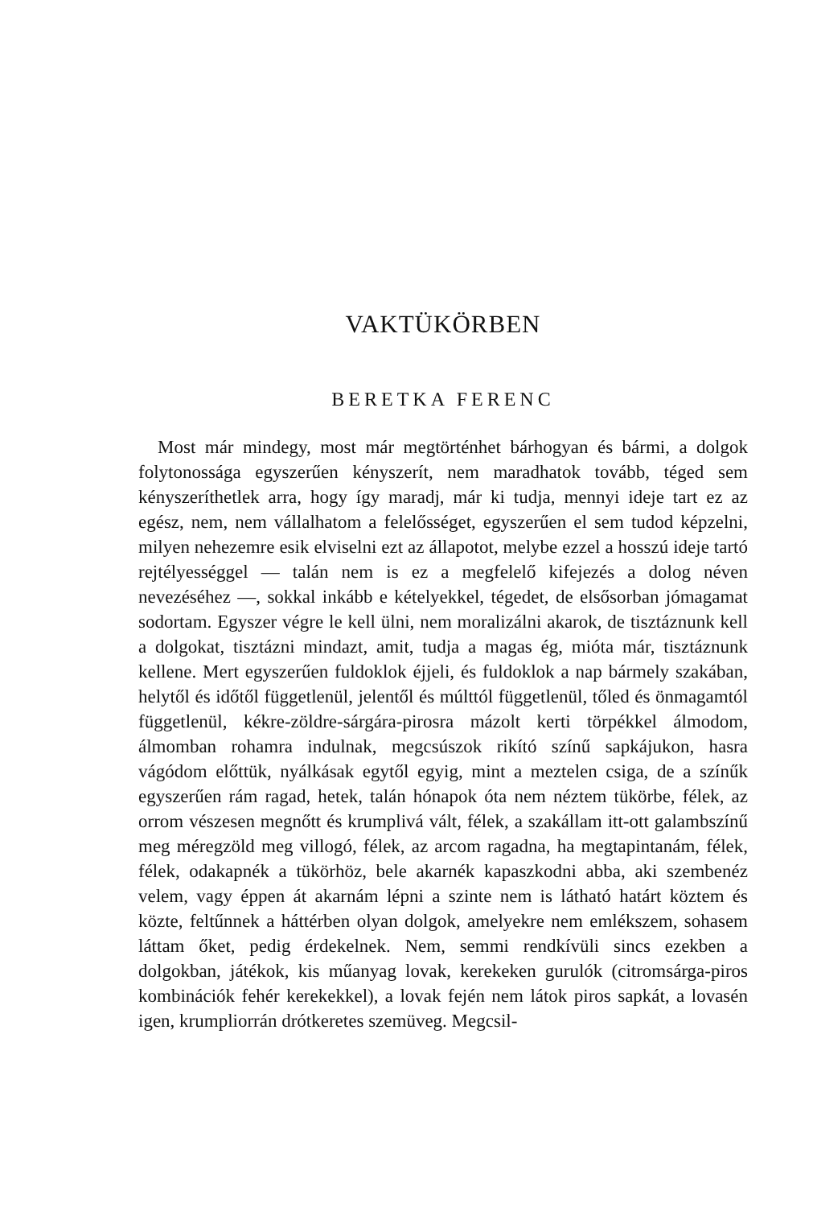VAKTÜKÖRBEN
BERETKA FERENC
Most már mindegy, most már megtörténhet bárhogyan és bármi, a dolgok folytonossága egyszerűen kényszerít, nem maradhatok tovább, téged sem kényszeríthetlek arra, hogy így maradj, már ki tudja, mennyi ideje tart ez az egész, nem, nem vállalhatom a felelősséget, egyszerűen el sem tudod képzelni, milyen nehezemre esik elviselni ezt az állapotot, melybe ezzel a hosszú ideje tartó rejtélyességgel — talán nem is ez a megfelelő kifejezés a dolog néven nevezéséhez —, sokkal inkább e kételyekkel, tégedet, de elsősorban jómagamat sodortam. Egyszer végre le kell ülni, nem moralizálni akarok, de tisztáznunk kell a dolgokat, tisztázni mindazt, amit, tudja a magas ég, mióta már, tisztáznunk kellene. Mert egyszerűen fuldoklok éjjeli, és fuldoklok a nap bármely szakában, helytől és időtől függetlenül, jelentől és múlttól függetlenül, tőled és önmagamtól függetlenül, kékre-zöldre-sárgára-pirosra mázolt kerti törpékkel álmodom, álmomban rohamra indulnak, megcsúszok rikító színű sapkájukon, hasra vágódom előttük, nyálkásak egytől egyig, mint a meztelen csiga, de a színűk egyszerűen rám ragad, hetek, talán hónapok óta nem néztem tükörbe, félek, az orrom vészesen megnőtt és krumplivá vált, félek, a szakállam itt-ott galambszínű meg méregzöld meg villogó, félek, az arcom ragadna, ha megtapintanám, félek, félek, odakapnék a tükörhöz, bele akarnék kapaszkodni abba, aki szembenéz velem, vagy éppen át akarnám lépni a szinte nem is látható határt köztem és közte, feltűnnek a háttérben olyan dolgok, amelyekre nem emlékszem, sohasem láttam őket, pedig érdekelnek. Nem, semmi rendkívüli sincs ezekben a dolgokban, játékok, kis műanyag lovak, kerekeken gurulók (citromsárga-piros kombinációk fehér kerekekkel), a lovak fején nem látok piros sapkát, a lovasén igen, krumpliorrán drótkeretes szemüveg. Megcsil-